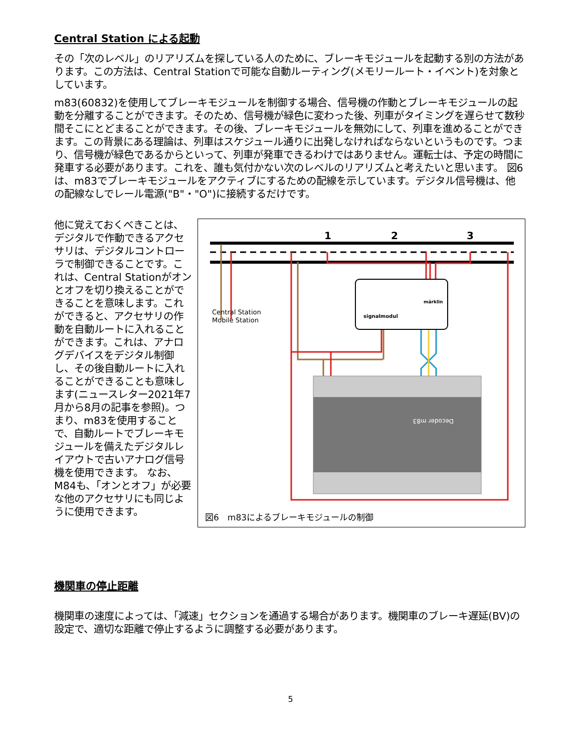Central Station による起動
その「次のレベル」のリアリズムを探している人のために、ブレーキモジュールを起動する別の方法があります。この方法は、Central Stationで可能な自動ルーティング(メモリールート・イベント)を対象としています。
m83(60832)を使用してブレーキモジュールを制御する場合、信号機の作動とブレーキモジュールの起動を分離することができます。そのため、信号機が緑色に変わった後、列車がタイミングを遅らせて数秒間そこにとどまることができます。その後、ブレーキモジュールを無効にして、列車を進めることができます。この背景にある理論は、列車はスケジュール通りに出発しなければならないというものです。つまり、信号機が緑色であるからといって、列車が発車できるわけではありません。運転士は、予定の時間に発車する必要があります。これを、誰も気付かない次のレベルのリアリズムと考えたいと思います。 図6は、m83でブレーキモジュールをアクティブにするための配線を示しています。デジタル信号機は、他の配線なしでレール電源("B"・"O")に接続するだけです。
他に覚えておくべきことは、デジタルで作動できるアクセサリは、デジタルコントローラで制御できることです。これは、Central Stationがオンとオフを切り換えることができることを意味します。これができると、アクセサリの作動を自動ルートに入れることができます。これは、アナログデバイスをデジタル制御し、その後自動ルートに入れることができることも意味します(ニュースレター2021年7月から8月の記事を参照)。つまり、m83を使用することで、自動ルートでブレーキモジュールを備えたデジタルレイアウトで古いアナログ信号機を使用できます。 なお、M84も、「オンとオフ」が必要な他のアクセサリにも同じように使用できます。
1
2
3
signalmodul
märklin
Decoder m83
Central Station
Mobile Station
図6　m83によるブレーキモジュールの制御
機関車の停止距離
機関車の速度によっては、「減速」セクションを通過する場合があります。機関車のブレーキ遅延(BV)の設定で、適切な距離で停止するように調整する必要があります。
5